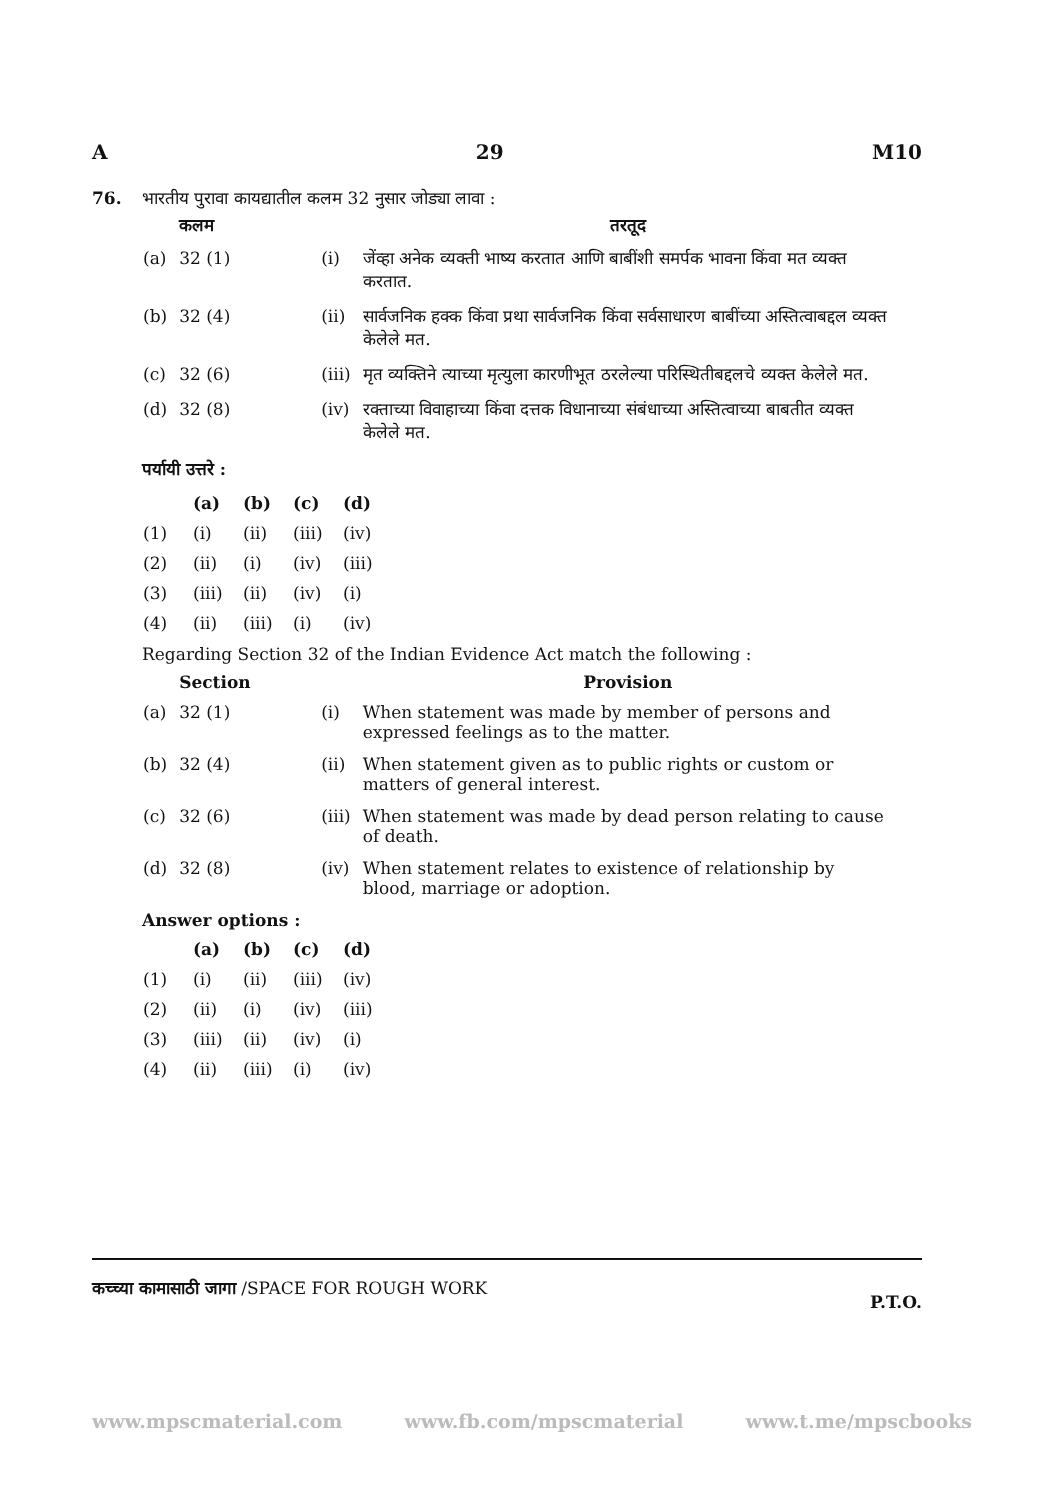A 29 M10
76. भारतीय पुरावा कायद्यातील कलम 32 नुसार जोड्या लावा :
| | कलम | | तरतूद |
| --- | --- | --- | --- |
| (a) | 32 (1) | (i) | जेंव्हा अनेक व्यक्ती भाष्य करतात आणि बाबींशी समर्पक भावना किंवा मत व्यक्त करतात. |
| (b) | 32 (4) | (ii) | सार्वजनिक हक्क किंवा प्रथा सार्वजनिक किंवा सर्वसाधारण बाबींच्या अस्तित्वाबद्दल व्यक्त केलेले मत. |
| (c) | 32 (6) | (iii) | मृत व्यक्तिने त्याच्या मृत्युला कारणीभूत ठरलेल्या परिस्थितीबद्दलचे व्यक्त केलेले मत. |
| (d) | 32 (8) | (iv) | रक्ताच्या विवाहाच्या किंवा दत्तक विधानाच्या संबंधाच्या अस्तित्वाच्या बाबतीत व्यक्त केलेले मत. |
पर्यायी उत्तरे :
| | (a) | (b) | (c) | (d) |
| (1) | (i) | (ii) | (iii) | (iv) |
| (2) | (ii) | (i) | (iv) | (iii) |
| (3) | (iii) | (ii) | (iv) | (i) |
| (4) | (ii) | (iii) | (i) | (iv) |
Regarding Section 32 of the Indian Evidence Act match the following :
| | Section | | Provision |
| --- | --- | --- | --- |
| (a) | 32 (1) | (i) | When statement was made by member of persons and expressed feelings as to the matter. |
| (b) | 32 (4) | (ii) | When statement given as to public rights or custom or matters of general interest. |
| (c) | 32 (6) | (iii) | When statement was made by dead person relating to cause of death. |
| (d) | 32 (8) | (iv) | When statement relates to existence of relationship by blood, marriage or adoption. |
Answer options :
| | (a) | (b) | (c) | (d) |
| (1) | (i) | (ii) | (iii) | (iv) |
| (2) | (ii) | (i) | (iv) | (iii) |
| (3) | (iii) | (ii) | (iv) | (i) |
| (4) | (ii) | (iii) | (i) | (iv) |
कच्च्या कामासाठी जागा /SPACE FOR ROUGH WORK P.T.O.
www.mpscmaterial.com www.fb.com/mpscmaterial www.t.me/mpscbooks